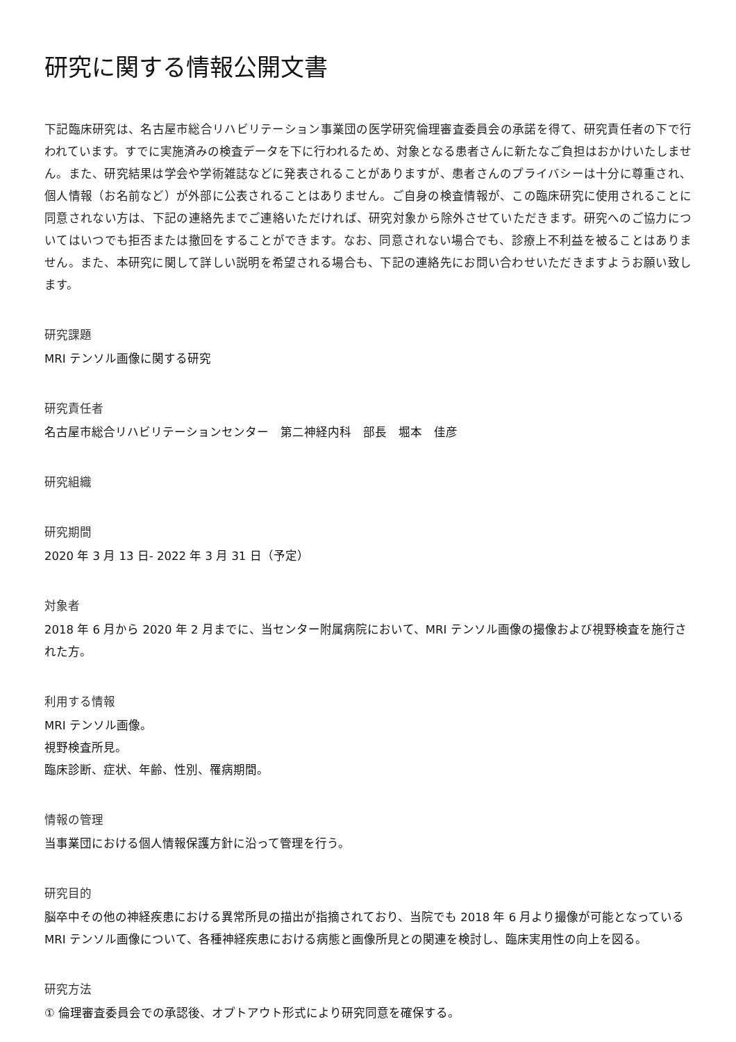研究に関する情報公開文書
下記臨床研究は、名古屋市総合リハビリテーション事業団の医学研究倫理審査委員会の承諾を得て、研究責任者の下で行われています。すでに実施済みの検査データを下に行われるため、対象となる患者さんに新たなご負担はおかけいたしません。また、研究結果は学会や学術雑誌などに発表されることがありますが、患者さんのプライバシーは十分に尊重され、個人情報（お名前など）が外部に公表されることはありません。ご自身の検査情報が、この臨床研究に使用されることに同意されない方は、下記の連絡先までご連絡いただければ、研究対象から除外させていただきます。研究へのご協力についてはいつでも拒否または撤回をすることができます。なお、同意されない場合でも、診療上不利益を被ることはありません。また、本研究に関して詳しい説明を希望される場合も、下記の連絡先にお問い合わせいただきますようお願い致します。
研究課題
MRI テンソル画像に関する研究
研究責任者
名古屋市総合リハビリテーションセンター　第二神経内科　部長　堀本　佳彦
研究組織
研究期間
2020 年 3 月 13 日- 2022 年 3 月 31 日（予定）
対象者
2018 年 6 月から 2020 年 2 月までに、当センター附属病院において、MRI テンソル画像の撮像および視野検査を施行された方。
利用する情報
MRI テンソル画像。
視野検査所見。
臨床診断、症状、年齢、性別、罹病期間。
情報の管理
当事業団における個人情報保護方針に沿って管理を行う。
研究目的
脳卒中その他の神経疾患における異常所見の描出が指摘されており、当院でも 2018 年 6 月より撮像が可能となっている MRI テンソル画像について、各種神経疾患における病態と画像所見との関連を検討し、臨床実用性の向上を図る。
研究方法
① 倫理審査委員会での承認後、オプトアウト形式により研究同意を確保する。